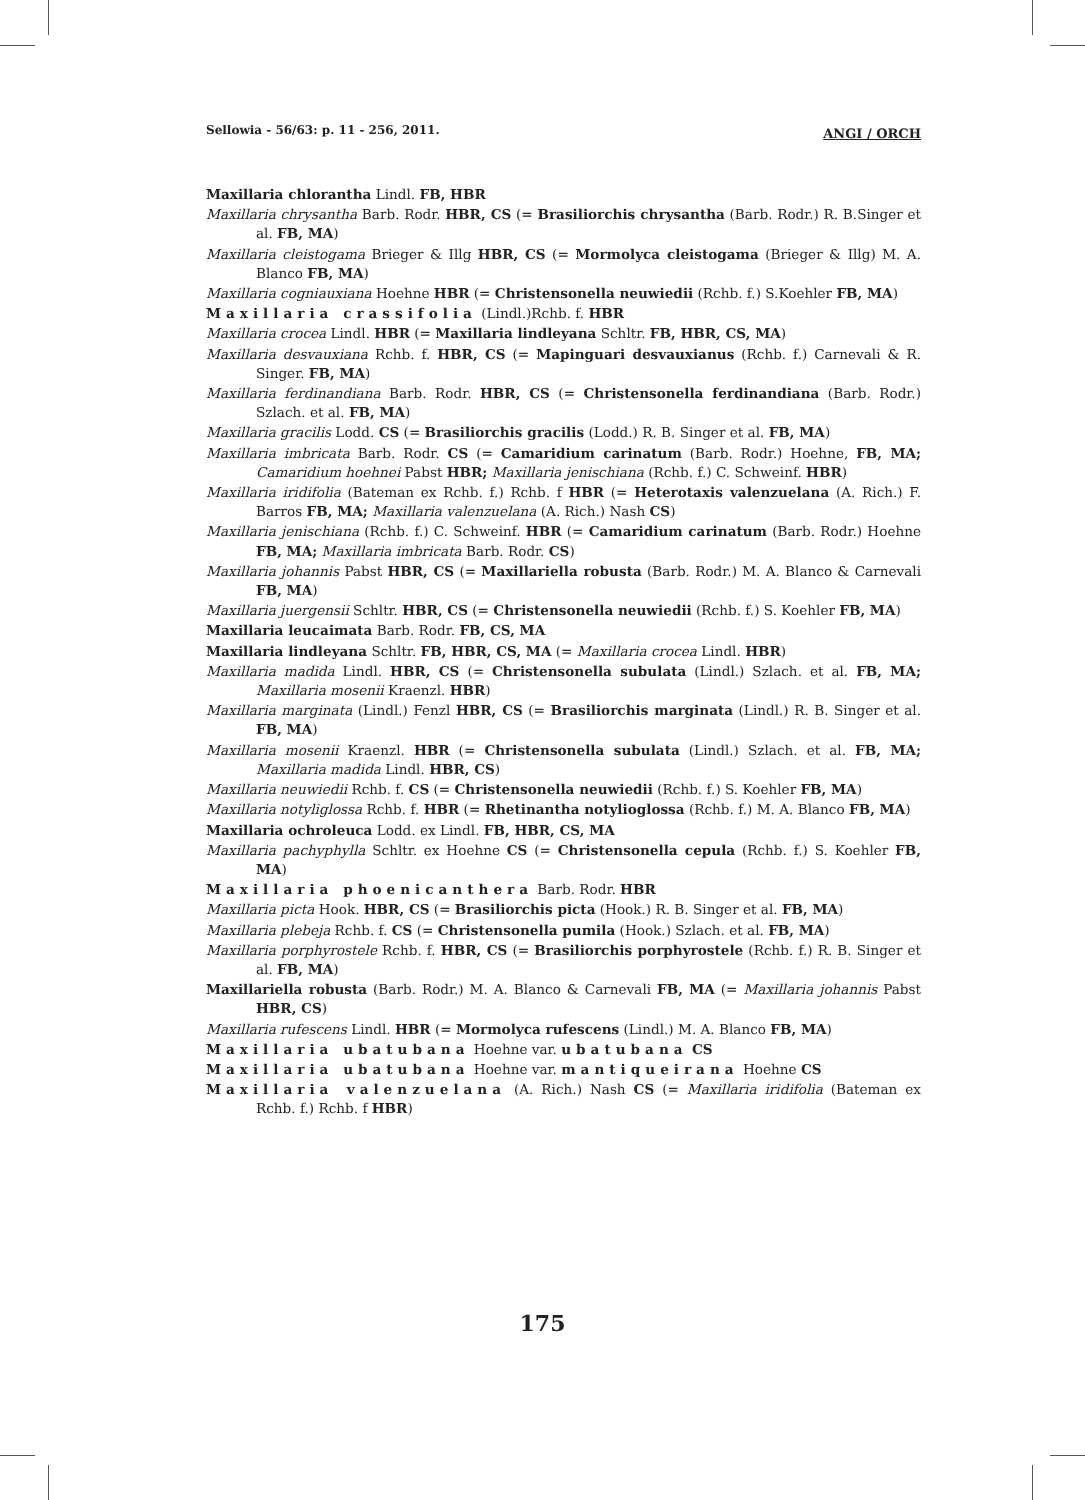Sellowia - 56/63: p. 11 - 256, 2011. ANGI / ORCH
Maxillaria chlorantha Lindl. FB, HBR
Maxillaria chrysantha Barb. Rodr. HBR, CS (= Brasiliorchis chrysantha (Barb. Rodr.) R. B.Singer et al. FB, MA)
Maxillaria cleistogama Brieger & Illg HBR, CS (= Mormolyca cleistogama (Brieger & Illg) M. A. Blanco FB, MA)
Maxillaria cogniauxiana Hoehne HBR (= Christensonella neuwiedii (Rchb. f.) S.Koehler FB, MA)
Maxillaria crassifolia (Lindl.)Rchb. f. HBR
Maxillaria crocea Lindl. HBR (= Maxillaria lindleyana Schltr. FB, HBR, CS, MA)
Maxillaria desvauxiana Rchb. f. HBR, CS (= Mapinguari desvauxianus (Rchb. f.) Carnevali & R. Singer. FB, MA)
Maxillaria ferdinandiana Barb. Rodr. HBR, CS (= Christensonella ferdinandiana (Barb. Rodr.) Szlach. et al. FB, MA)
Maxillaria gracilis Lodd. CS (= Brasiliorchis gracilis (Lodd.) R. B. Singer et al. FB, MA)
Maxillaria imbricata Barb. Rodr. CS (= Camaridium carinatum (Barb. Rodr.) Hoehne, FB, MA; Camaridium hoehnei Pabst HBR; Maxillaria jenischiana (Rchb. f.) C. Schweinf. HBR)
Maxillaria iridifolia (Bateman ex Rchb. f.) Rchb. f HBR (= Heterotaxis valenzuelana (A. Rich.) F. Barros FB, MA; Maxillaria valenzuelana (A. Rich.) Nash CS)
Maxillaria jenischiana (Rchb. f.) C. Schweinf. HBR (= Camaridium carinatum (Barb. Rodr.) Hoehne FB, MA; Maxillaria imbricata Barb. Rodr. CS)
Maxillaria johannis Pabst HBR, CS (= Maxillariella robusta (Barb. Rodr.) M. A. Blanco & Carnevali FB, MA)
Maxillaria juergensii Schltr. HBR, CS (= Christensonella neuwiedii (Rchb. f.) S. Koehler FB, MA)
Maxillaria leucaimata Barb. Rodr. FB, CS, MA
Maxillaria lindleyana Schltr. FB, HBR, CS, MA (= Maxillaria crocea Lindl. HBR)
Maxillaria madida Lindl. HBR, CS (= Christensonella subulata (Lindl.) Szlach. et al. FB, MA; Maxillaria mosenii Kraenzl. HBR)
Maxillaria marginata (Lindl.) Fenzl HBR, CS (= Brasiliorchis marginata (Lindl.) R. B. Singer et al. FB, MA)
Maxillaria mosenii Kraenzl. HBR (= Christensonella subulata (Lindl.) Szlach. et al. FB, MA; Maxillaria madida Lindl. HBR, CS)
Maxillaria neuwiedii Rchb. f. CS (= Christensonella neuwiedii (Rchb. f.) S. Koehler FB, MA)
Maxillaria notyliglossa Rchb. f. HBR (= Rhetinantha notylioglossa (Rchb. f.) M. A. Blanco FB, MA)
Maxillaria ochroleuca Lodd. ex Lindl. FB, HBR, CS, MA
Maxillaria pachyphylla Schltr. ex Hoehne CS (= Christensonella cepula (Rchb. f.) S. Koehler FB, MA)
Maxillaria phoenicanthera Barb. Rodr. HBR
Maxillaria picta Hook. HBR, CS (= Brasiliorchis picta (Hook.) R. B. Singer et al. FB, MA)
Maxillaria plebeja Rchb. f. CS (= Christensonella pumila (Hook.) Szlach. et al. FB, MA)
Maxillaria porphyrostele Rchb. f. HBR, CS (= Brasiliorchis porphyrostele (Rchb. f.) R. B. Singer et al. FB, MA)
Maxillariella robusta (Barb. Rodr.) M. A. Blanco & Carnevali FB, MA (= Maxillaria johannis Pabst HBR, CS)
Maxillaria rufescens Lindl. HBR (= Mormolyca rufescens (Lindl.) M. A. Blanco FB, MA)
Maxillaria ubatubana Hoehne var. ubatubana CS
Maxillaria ubatubana Hoehne var. mantiqueirana Hoehne CS
Maxillaria valenzuelana (A. Rich.) Nash CS (= Maxillaria iridifolia (Bateman ex Rchb. f.) Rchb. f HBR)
175